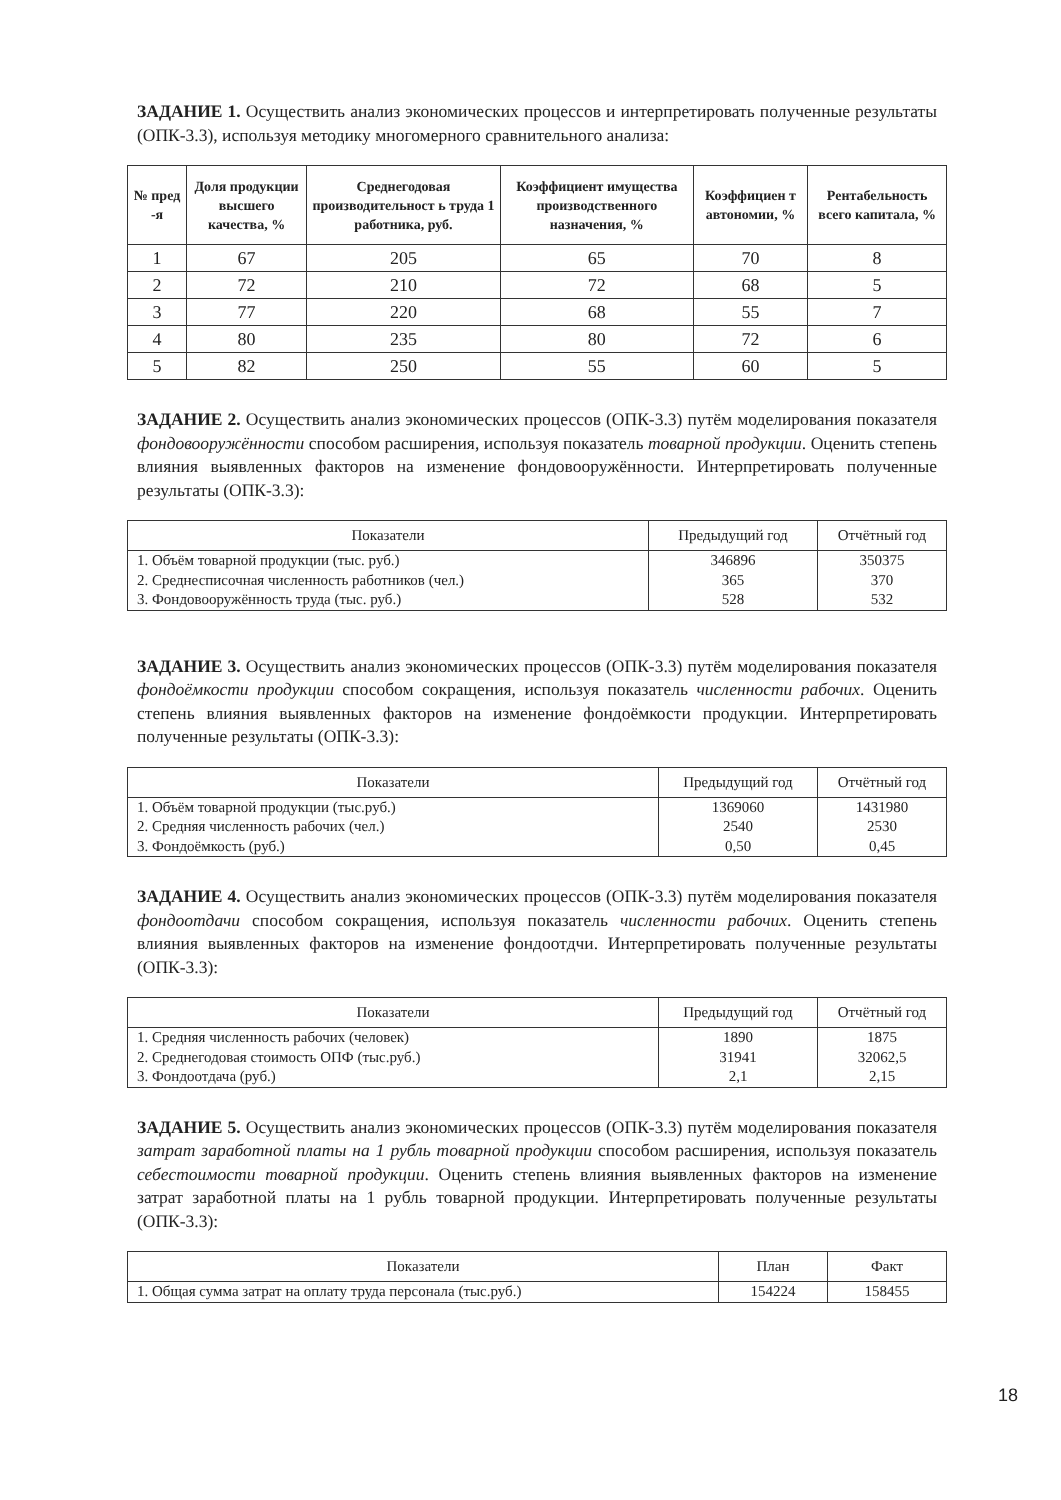ЗАДАНИЕ 1. Осуществить анализ экономических процессов и интерпретировать полученные результаты (ОПК-3.3), используя методику многомерного сравнительного анализа:
| № пред -я | Доля продукции высшего качества, % | Среднегодовая производительност ь труда 1 работника, руб. | Коэффициент имущества производственного назначения, % | Коэффициен т автономии, % | Рентабельность всего капитала, % |
| --- | --- | --- | --- | --- | --- |
| 1 | 67 | 205 | 65 | 70 | 8 |
| 2 | 72 | 210 | 72 | 68 | 5 |
| 3 | 77 | 220 | 68 | 55 | 7 |
| 4 | 80 | 235 | 80 | 72 | 6 |
| 5 | 82 | 250 | 55 | 60 | 5 |
ЗАДАНИЕ 2. Осуществить анализ экономических процессов (ОПК-3.3) путём моделирования показателя фондовооружённости способом расширения, используя показатель товарной продукции. Оценить степень влияния выявленных факторов на изменение фондовооружённости. Интерпретировать полученные результаты (ОПК-3.3):
| Показатели | Предыдущий год | Отчётный год |
| --- | --- | --- |
| 1. Объём товарной продукции (тыс. руб.) | 346896 | 350375 |
| 2. Среднесписочная численность работников (чел.) | 365 | 370 |
| 3. Фондовооружённость труда (тыс. руб.) | 528 | 532 |
ЗАДАНИЕ 3. Осуществить анализ экономических процессов (ОПК-3.3) путём моделирования показателя фондоёмкости продукции способом сокращения, используя показатель численности рабочих. Оценить степень влияния выявленных факторов на изменение фондоёмкости продукции. Интерпретировать полученные результаты (ОПК-3.3):
| Показатели | Предыдущий год | Отчётный год |
| --- | --- | --- |
| 1. Объём товарной продукции (тыс.руб.) | 1369060 | 1431980 |
| 2. Средняя численность рабочих (чел.) | 2540 | 2530 |
| 3. Фондоёмкость (руб.) | 0,50 | 0,45 |
ЗАДАНИЕ 4. Осуществить анализ экономических процессов (ОПК-3.3) путём моделирования показателя фондоотдачи способом сокращения, используя показатель численности рабочих. Оценить степень влияния выявленных факторов на изменение фондоотдчи. Интерпретировать полученные результаты (ОПК-3.3):
| Показатели | Предыдущий год | Отчётный год |
| --- | --- | --- |
| 1. Средняя численность рабочих (человек) | 1890 | 1875 |
| 2. Среднегодовая стоимость ОПФ (тыс.руб.) | 31941 | 32062,5 |
| 3. Фондоотдача (руб.) | 2,1 | 2,15 |
ЗАДАНИЕ 5. Осуществить анализ экономических процессов (ОПК-3.3) путём моделирования показателя затрат заработной платы на 1 рубль товарной продукции способом расширения, используя показатель себестоимости товарной продукции. Оценить степень влияния выявленных факторов на изменение затрат заработной платы на 1 рубль товарной продукции. Интерпретировать полученные результаты (ОПК-3.3):
| Показатели | План | Факт |
| --- | --- | --- |
| 1. Общая сумма затрат на оплату труда персонала (тыс.руб.) | 154224 | 158455 |
18